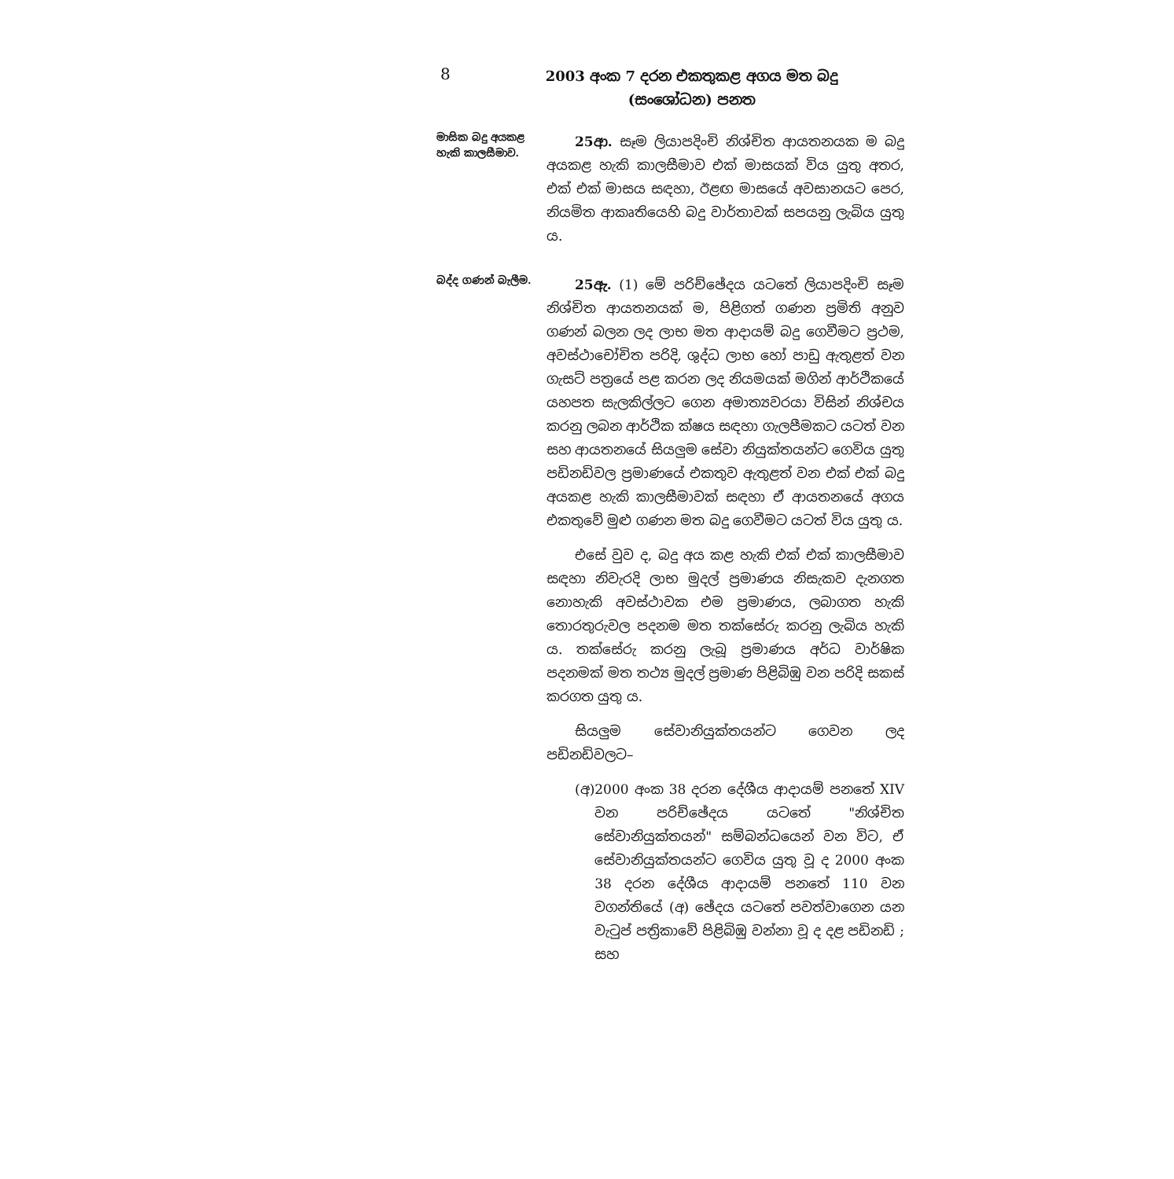8
2003 අංක 7 දරන එකතුකළ අගය මත බදු (සංශෝධන) පනත
මාසික බදු අයකළ හැකි කාලසීමාව.
25ආ. සෑම ලියාපදිංචි නිශ්චිත ආයතනයක ම බදු අයකළ හැකි කාලසීමාව එක් මාසයක් විය යුතු අතර, එක් එක් මාසය සඳහා, ඊළඟ මාසයේ අවසානයට පෙර, නියමිත ආකෘතියෙහි බදු වාර්තාවක් සපයනු ලැබිය යුතු ය.
බද්ද ගණන් බැලීම.
25ඇ. (1) මේ පරිච්ඡේදය යටතේ ලියාපදිංචි සෑම නිශ්චිත ආයතනයක් ම, පිළිගත් ගණන ප්‍රමිති අනුව ගණන් බලන ලද ලාභ මත ආදායම් බදු ගෙවීමට ප්‍රථම, අවස්ථාචෝචිත පරිදි, ශුද්ධ ලාභ හෝ පාඩු ඇතුළත් වන ගැසට් පත්‍රයේ පළ කරන ලද නියමයක් මගින් ආර්ථිකයේ යහපත සැලකිල්ලට ගෙන අමාත්‍යවරයා විසින් නිශ්චය කරනු ලබන ආර්ථික ක්ෂය සඳහා ගැලපීමකට යටත් වන සහ ආයතනයේ සියලුම සේවා නියුක්තයන්ට ගෙවිය යුතු පඩිනඩිවල ප්‍රමාණයේ එකතුව ඇතුළත් වන එක් එක් බදු අයකළ හැකි කාලසීමාවක් සඳහා ඒ ආයතනයේ අගය එකතුවේ මුළු ගණන මත බදු ගෙවීමට යටත් විය යුතු ය.
එසේ වුව ද, බදු අය කළ හැකි එක් එක් කාලසීමාව සඳහා නිවැරදි ලාභ මුදල් ප්‍රමාණය නිසැකව දැනගත නොහැකි අවස්ථාවක එම ප්‍රමාණය, ලබාගත හැකි තොරතුරුවල පදනම මත තක්සේරු කරනු ලැබිය හැකි ය. තක්සේරු කරනු ලැබූ ප්‍රමාණය අර්ධ වාර්ෂික පදනමක් මත තථ්‍ය මුදල් ප්‍රමාණ පිළිබිඹු වන පරිදි සකස් කරගත යුතු ය.
සියලුම සේවානියුක්තයන්ට ගෙවන ලද පඩිනඩිවලට–
(අ) 2000 අංක 38 දරන දේශීය ආදායම් පනතේ XIV වන පරිච්ඡේදය යටතේ "නිශ්චිත සේවානියුක්තයන්" සම්බන්ධයෙන් වන විට, ඒ සේවානියුක්තයන්ට ගෙවිය යුතු වූ ද 2000 අංක 38 දරන දේශීය ආදායම් පනතේ 110 වන වගන්තියේ (අ) ඡේදය යටතේ පවත්වාගෙන යන වැටුප් පත්‍රිකාවේ පිළිබිඹු වන්නා වූ ද දළ පඩිනඩි ; සහ